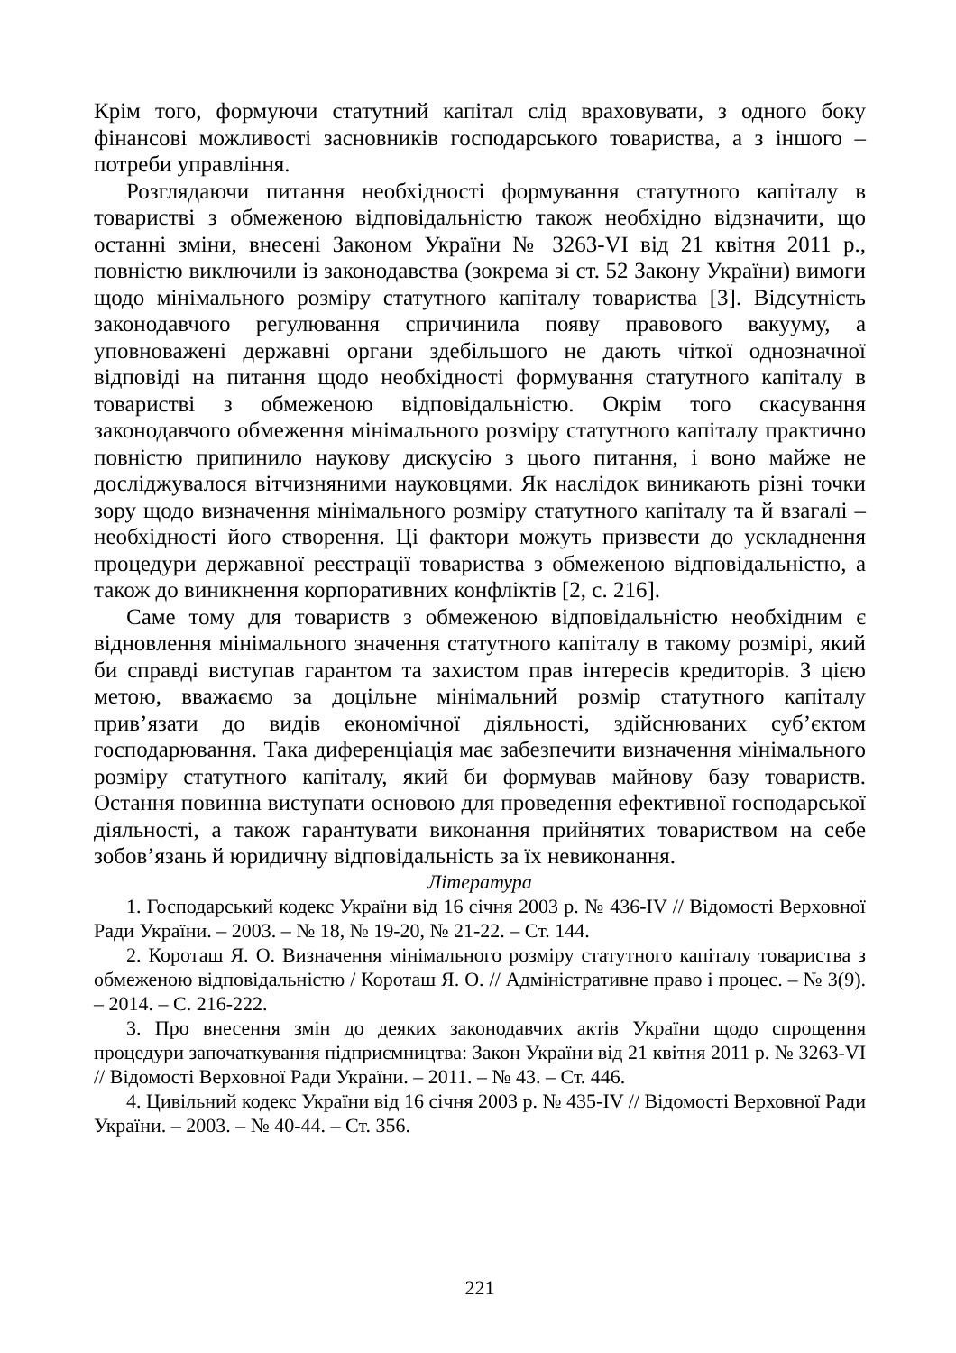Крім того, формуючи статутний капітал слід враховувати, з одного боку фінансові можливості засновників господарського товариства, а з іншого – потреби управління.
Розглядаючи питання необхідності формування статутного капіталу в товаристві з обмеженою відповідальністю також необхідно відзначити, що останні зміни, внесені Законом України № 3263-VI від 21 квітня 2011 р., повністю виключили із законодавства (зокрема зі ст. 52 Закону України) вимоги щодо мінімального розміру статутного капіталу товариства [3]. Відсутність законодавчого регулювання спричинила появу правового вакууму, а уповноважені державні органи здебільшого не дають чіткої однозначної відповіді на питання щодо необхідності формування статутного капіталу в товаристві з обмеженою відповідальністю. Окрім того скасування законодавчого обмеження мінімального розміру статутного капіталу практично повністю припинило наукову дискусію з цього питання, і воно майже не досліджувалося вітчизняними науковцями. Як наслідок виникають різні точки зору щодо визначення мінімального розміру статутного капіталу та й взагалі – необхідності його створення. Ці фактори можуть призвести до ускладнення процедури державної реєстрації товариства з обмеженою відповідальністю, а також до виникнення корпоративних конфліктів [2, с. 216].
Саме тому для товариств з обмеженою відповідальністю необхідним є відновлення мінімального значення статутного капіталу в такому розмірі, який би справді виступав гарантом та захистом прав інтересів кредиторів. З цією метою, вважаємо за доцільне мінімальний розмір статутного капіталу прив’язати до видів економічної діяльності, здійснюваних суб’єктом господарювання. Така диференціація має забезпечити визначення мінімального розміру статутного капіталу, який би формував майнову базу товариств. Остання повинна виступати основою для проведення ефективної господарської діяльності, а також гарантувати виконання прийнятих товариством на себе зобов’язань й юридичну відповідальність за їх невиконання.
Література
1. Господарський кодекс України від 16 січня 2003 р. № 436-IV // Відомості Верховної Ради України. – 2003. – № 18, № 19-20, № 21-22. – Ст. 144.
2. Короташ Я. О. Визначення мінімального розміру статутного капіталу товариства з обмеженою відповідальністю / Короташ Я. О. // Адміністративне право і процес. – № 3(9). – 2014. – С. 216-222.
3. Про внесення змін до деяких законодавчих актів України щодо спрощення процедури започаткування підприємництва: Закон України від 21 квітня 2011 р. № 3263-VI // Відомості Верховної Ради України. – 2011. – № 43. – Ст. 446.
4. Цивільний кодекс України від 16 січня 2003 р. № 435-IV // Відомості Верховної Ради України. – 2003. – № 40-44. – Ст. 356.
221